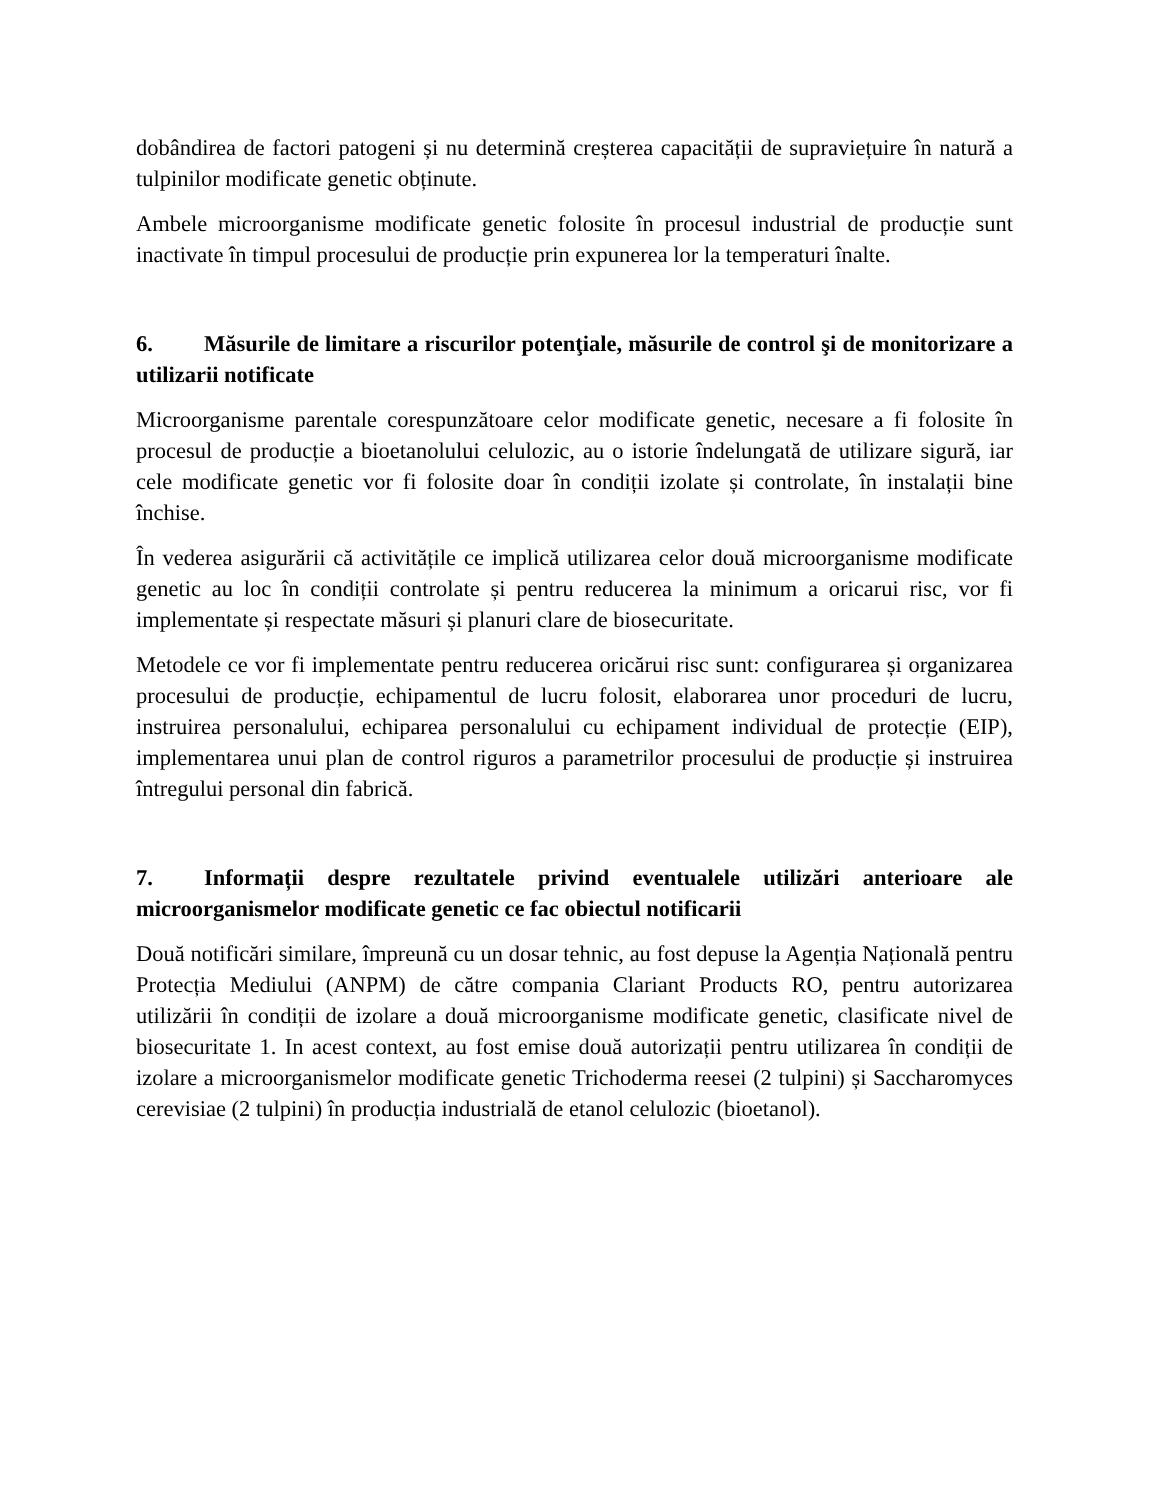dobândirea de factori patogeni și nu determină creșterea capacității de supraviețuire în natură a tulpinilor modificate genetic obținute.
Ambele microorganisme modificate genetic folosite în procesul industrial de producție sunt inactivate în timpul procesului de producție prin expunerea lor la temperaturi înalte.
6. Măsurile de limitare a riscurilor potenţiale, măsurile de control şi de monitorizare a utilizarii notificate
Microorganisme parentale corespunzătoare celor modificate genetic, necesare a fi folosite în procesul de producție a bioetanolului celulozic, au o istorie îndelungată de utilizare sigură, iar cele modificate genetic vor fi folosite doar în condiții izolate și controlate, în instalații bine închise.
În vederea asigurării că activitățile ce implică utilizarea celor două microorganisme modificate genetic au loc în condiții controlate și pentru reducerea la minimum a oricarui risc, vor fi implementate și respectate măsuri și planuri clare de biosecuritate.
Metodele ce vor fi implementate pentru reducerea oricărui risc sunt: configurarea și organizarea procesului de producție, echipamentul de lucru folosit, elaborarea unor proceduri de lucru, instruirea personalului, echiparea personalului cu echipament individual de protecție (EIP), implementarea unui plan de control riguros a parametrilor procesului de producție și instruirea întregului personal din fabrică.
7. Informații despre rezultatele privind eventualele utilizări anterioare ale microorganismelor modificate genetic ce fac obiectul notificarii
Două notificări similare, împreună cu un dosar tehnic, au fost depuse la Agenția Națională pentru Protecția Mediului (ANPM) de către compania Clariant Products RO, pentru autorizarea utilizării în condiții de izolare a două microorganisme modificate genetic, clasificate nivel de biosecuritate 1. In acest context, au fost emise două autorizații pentru utilizarea în condiții de izolare a microorganismelor modificate genetic Trichoderma reesei (2 tulpini) și Saccharomyces cerevisiae (2 tulpini) în producția industrială de etanol celulozic (bioetanol).